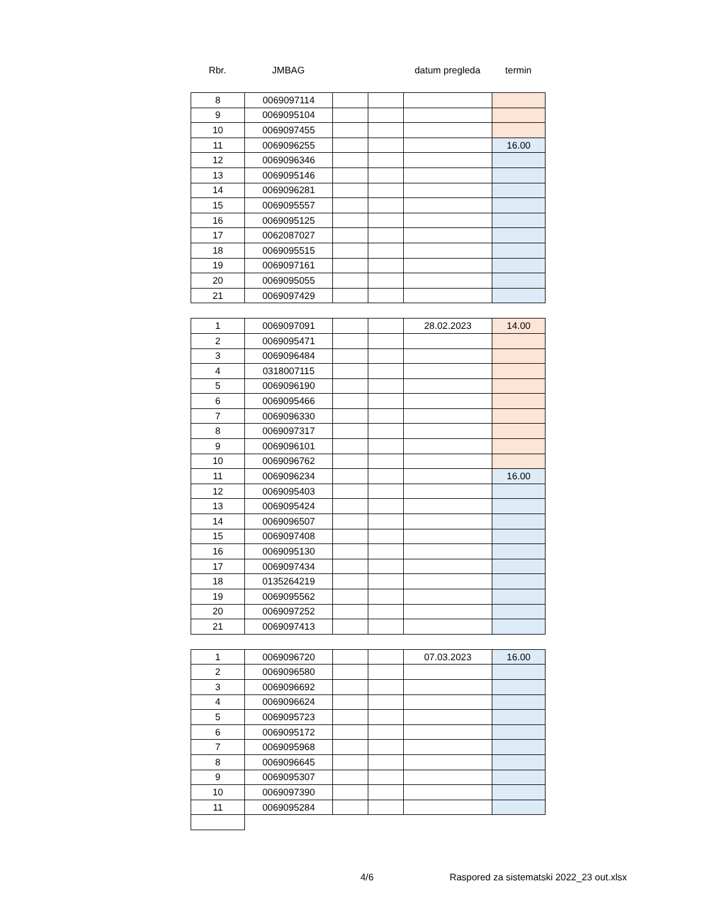Rbr. JMBAG datum pregleda termin
| 8 | 0069097114 | | | | |
| 9 | 0069095104 | | | | |
| 10 | 0069097455 | | | | |
| 11 | 0069096255 | | | | 16.00 |
| 12 | 0069096346 | | | | |
| 13 | 0069095146 | | | | |
| 14 | 0069096281 | | | | |
| 15 | 0069095557 | | | | |
| 16 | 0069095125 | | | | |
| 17 | 0062087027 | | | | |
| 18 | 0069095515 | | | | |
| 19 | 0069097161 | | | | |
| 20 | 0069095055 | | | | |
| 21 | 0069097429 | | | | |
| 1 | 0069097091 | | | 28.02.2023 | 14.00 |
| 2 | 0069095471 | | | | |
| 3 | 0069096484 | | | | |
| 4 | 0318007115 | | | | |
| 5 | 0069096190 | | | | |
| 6 | 0069095466 | | | | |
| 7 | 0069096330 | | | | |
| 8 | 0069097317 | | | | |
| 9 | 0069096101 | | | | |
| 10 | 0069096762 | | | | |
| 11 | 0069096234 | | | | 16.00 |
| 12 | 0069095403 | | | | |
| 13 | 0069095424 | | | | |
| 14 | 0069096507 | | | | |
| 15 | 0069097408 | | | | |
| 16 | 0069095130 | | | | |
| 17 | 0069097434 | | | | |
| 18 | 0135264219 | | | | |
| 19 | 0069095562 | | | | |
| 20 | 0069097252 | | | | |
| 21 | 0069097413 | | | | |
| 1 | 0069096720 | | | 07.03.2023 | 16.00 |
| 2 | 0069096580 | | | | |
| 3 | 0069096692 | | | | |
| 4 | 0069096624 | | | | |
| 5 | 0069095723 | | | | |
| 6 | 0069095172 | | | | |
| 7 | 0069095968 | | | | |
| 8 | 0069096645 | | | | |
| 9 | 0069095307 | | | | |
| 10 | 0069097390 | | | | |
| 11 | 0069095284 | | | | |
4/6
Raspored za sistematski 2022_23 out.xlsx